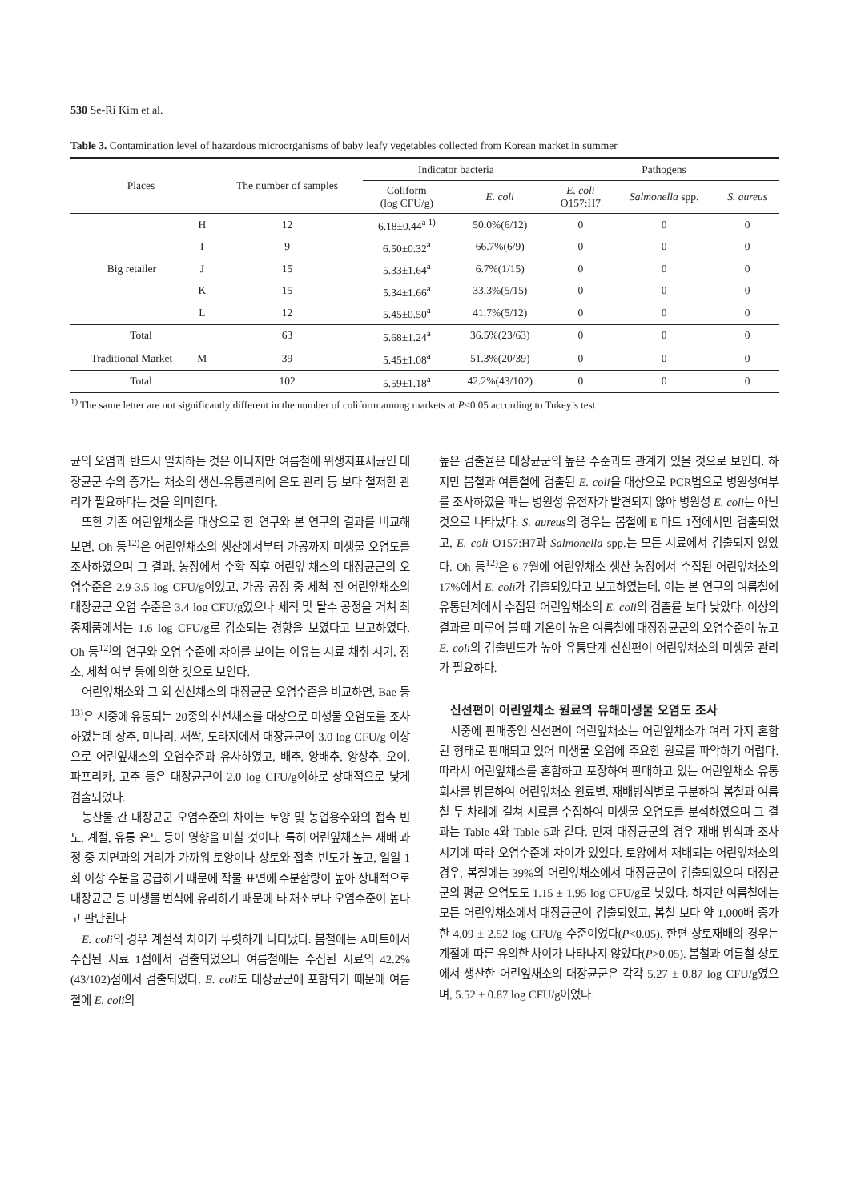530 Se-Ri Kim et al.
Table 3. Contamination level of hazardous microorganisms of baby leafy vegetables collected from Korean market in summer
| Places | | The number of samples | Indicator bacteria | | Pathogens | | |
| --- | --- | --- | --- | --- | --- | --- | --- |
| | | | Coliform (log CFU/g) | E. coli | E. coli O157:H7 | Salmonella spp. | S. aureus |
| Big retailer | H | 12 | 6.18±0.44<sup>a 1)</sup> | 50.0%(6/12) | 0 | 0 | 0 |
| | I | 9 | 6.50±0.32<sup>a</sup> | 66.7%(6/9) | 0 | 0 | 0 |
| | J | 15 | 5.33±1.64<sup>a</sup> | 6.7%(1/15) | 0 | 0 | 0 |
| | K | 15 | 5.34±1.66<sup>a</sup> | 33.3%(5/15) | 0 | 0 | 0 |
| | L | 12 | 5.45±0.50<sup>a</sup> | 41.7%(5/12) | 0 | 0 | 0 |
| Total | | 63 | 5.68±1.24<sup>a</sup> | 36.5%(23/63) | 0 | 0 | 0 |
| Traditional Market | M | 39 | 5.45±1.08<sup>a</sup> | 51.3%(20/39) | 0 | 0 | 0 |
| Total | | 102 | 5.59±1.18<sup>a</sup> | 42.2%(43/102) | 0 | 0 | 0 |
<sup>1)</sup> The same letter are not significantly different in the number of coliform among markets at P<0.05 according to Tukey’s test
균의 오염과 반드시 일치하는 것은 아니지만 여름철에 위생지표세균인 대장균군 수의 증가는 채소의 생산-유통관리에 온도 관리 등 보다 철저한 관리가 필요하다는 것을 의미한다.
또한 기존 어린잎채소를 대상으로 한 연구와 본 연구의 결과를 비교해 보면, Oh 등<sup>12)</sup>은 어린잎채소의 생산에서부터 가공까지 미생물 오염도를 조사하였으며 그 결과, 농장에서 수확 직후 어린잎 채소의 대장균군의 오염수준은 2.9-3.5 log CFU/g이었고, 가공 공정 중 세척 전 어린잎채소의 대장균군 오염 수준은 3.4 log CFU/g였으나 세척 및 탈수 공정을 거쳐 최종제품에서는 1.6 log CFU/g로 감소되는 경향을 보였다고 보고하였다. Oh 등<sup>12)</sup>의 연구와 오염 수준에 차이를 보이는 이유는 시료 채취 시기, 장소, 세척 여부 등에 의한 것으로 보인다.
어린잎채소와 그 외 신선채소의 대장균군 오염수준을 비교하면, Bae 등<sup>13)</sup>은 시중에 유통되는 20종의 신선채소를 대상으로 미생물 오염도를 조사하였는데 상추, 미나리, 새싹, 도라지에서 대장균군이 3.0 log CFU/g 이상으로 어린잎채소의 오염수준과 유사하였고, 배추, 양배추, 양상추, 오이, 파프리카, 고추 등은 대장균군이 2.0 log CFU/g이하로 상대적으로 낮게 검출되었다.
농산물 간 대장균군 오염수준의 차이는 토양 및 농업용수와의 접촉 빈도, 계절, 유통 온도 등이 영향을 미칠 것이다. 특히 어린잎채소는 재배 과정 중 지면과의 거리가 가까워 토양이나 상토와 접촉 빈도가 높고, 일일 1회 이상 수분을 공급하기 때문에 작물 표면에 수분함량이 높아 상대적으로 대장균군 등 미생물 번식에 유리하기 때문에 타 채소보다 오염수준이 높다고 판단된다.
E. coli의 경우 계절적 차이가 뚜렷하게 나타났다. 봄철에는 A마트에서 수집된 시료 1점에서 검출되었으나 여름철에는 수집된 시료의 42.2%(43/102)점에서 검출되었다. E. coli도 대장균군에 포함되기 때문에 여름철에 E. coli의
높은 검출율은 대장균군의 높은 수준과도 관계가 있을 것으로 보인다. 하지만 봄철과 여름철에 검출된 E. coli을 대상으로 PCR법으로 병원성여부를 조사하였을 때는 병원성 유전자가 발견되지 않아 병원성 E. coli는 아닌 것으로 나타났다. S. aureus의 경우는 봄철에 E 마트 1점에서만 검출되었고, E. coli O157:H7과 Salmonella spp.는 모든 시료에서 검출되지 않았다. Oh 등<sup>12)</sup>은 6-7월에 어린잎채소 생산 농장에서 수집된 어린잎채소의 17%에서 E. coli가 검출되었다고 보고하였는데, 이는 본 연구의 여름철에 유통단계에서 수집된 어린잎채소의 E. coli의 검출률 보다 낮았다. 이상의 결과로 미루어 볼 때 기온이 높은 여름철에 대장장균군의 오염수준이 높고 E. coli의 검출빈도가 높아 유통단계 신선편이 어린잎채소의 미생물 관리가 필요하다.
신선편이 어린잎채소 원료의 유해미생물 오염도 조사
시중에 판매중인 신선편이 어린잎채소는 어린잎채소가 여러 가지 혼합된 형태로 판매되고 있어 미생물 오염에 주요한 원료를 파악하기 어렵다. 따라서 어린잎채소를 혼합하고 포장하여 판매하고 있는 어린잎채소 유통회사를 방문하여 어린잎채소 원료별, 재배방식별로 구분하여 봄철과 여름철 두 차례에 걸쳐 시료를 수집하여 미생물 오염도를 분석하였으며 그 결과는 Table 4와 Table 5과 같다. 먼저 대장균군의 경우 재배 방식과 조사 시기에 따라 오염수준에 차이가 있었다. 토양에서 재배되는 어린잎채소의 경우, 봄철에는 39%의 어린잎채소에서 대장균군이 검출되었으며 대장균군의 평균 오염도도 1.15 ± 1.95 log CFU/g로 낮았다. 하지만 여름철에는 모든 어린잎채소에서 대장균군이 검출되었고, 봄철 보다 약 1,000배 증가한 4.09 ± 2.52 log CFU/g 수준이었다(P<0.05). 한편 상토재배의 경우는 계절에 따른 유의한 차이가 나타나지 않았다(P>0.05). 봄철과 여름철 상토에서 생산한 어린잎채소의 대장균군은 각각 5.27 ± 0.87 log CFU/g였으며, 5.52 ± 0.87 log CFU/g이었다.